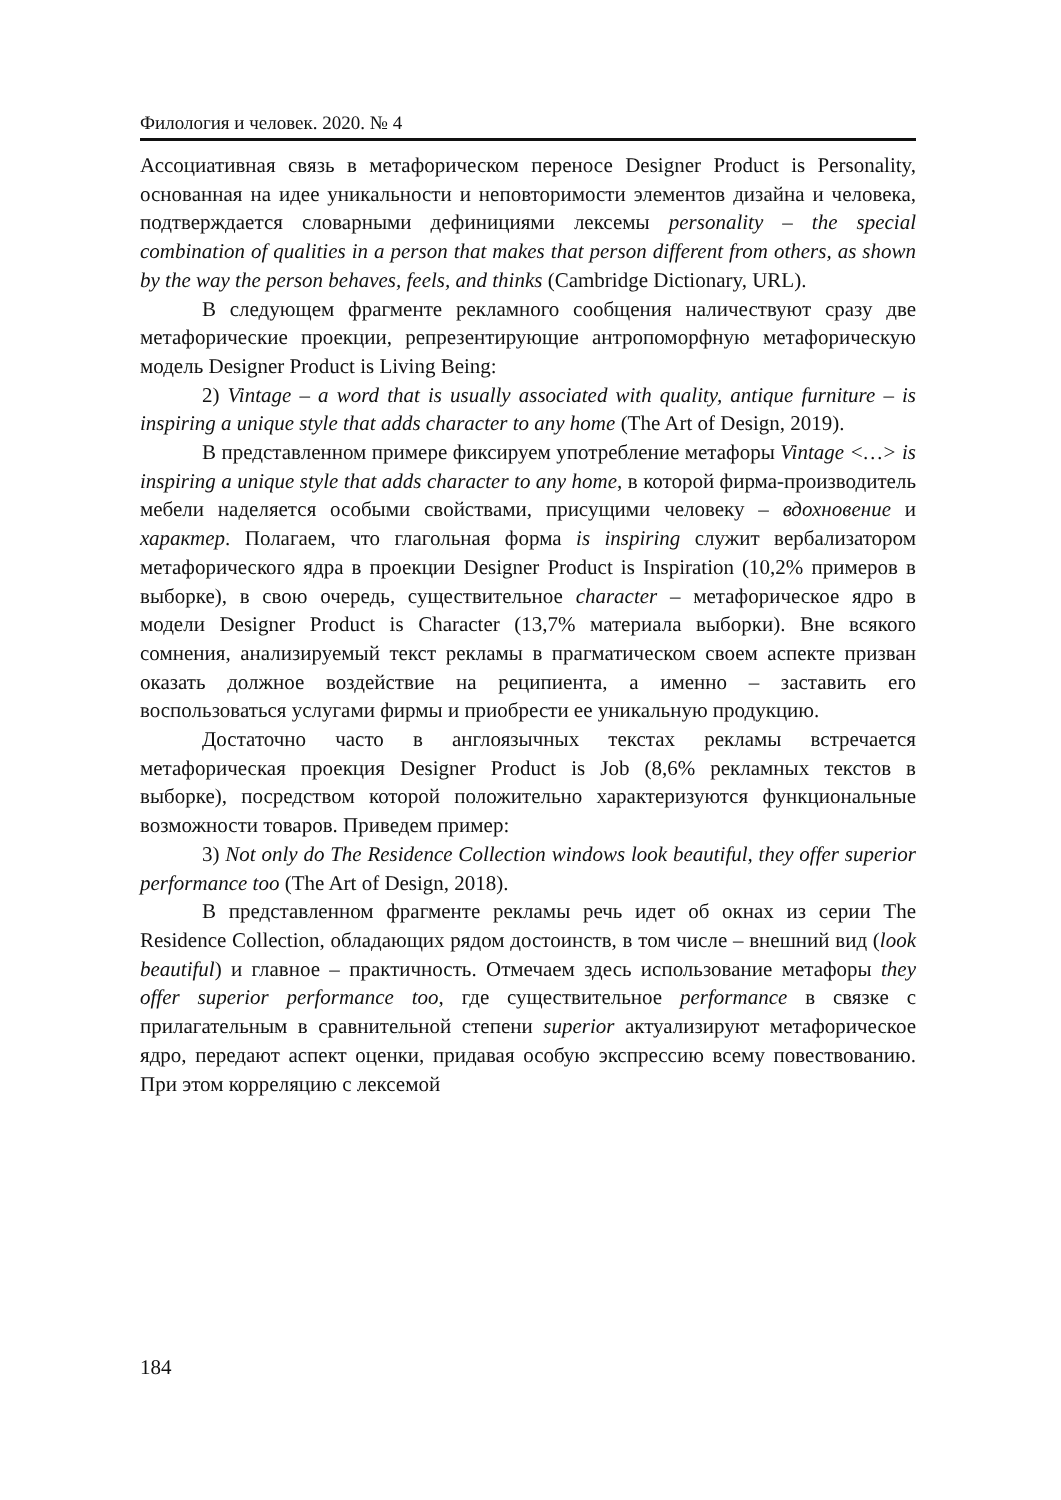Филология и человек. 2020. № 4
Ассоциативная связь в метафорическом переносе Designer Product is Personality, основанная на идее уникальности и неповторимости элементов дизайна и человека, подтверждается словарными дефинициями лексемы personality – the special combination of qualities in a person that makes that person different from others, as shown by the way the person behaves, feels, and thinks (Cambridge Dictionary, URL).
В следующем фрагменте рекламного сообщения наличествуют сразу две метафорические проекции, репрезентирующие антропоморфную метафорическую модель Designer Product is Living Being:
2) Vintage – a word that is usually associated with quality, antique furniture – is inspiring a unique style that adds character to any home (The Art of Design, 2019).
В представленном примере фиксируем употребление метафоры Vintage <…> is inspiring a unique style that adds character to any home, в которой фирма-производитель мебели наделяется особыми свойствами, присущими человеку – вдохновение и характер. Полагаем, что глагольная форма is inspiring служит вербализатором метафорического ядра в проекции Designer Product is Inspiration (10,2% примеров в выборке), в свою очередь, существительное character – метафорическое ядро в модели Designer Product is Character (13,7% материала выборки). Вне всякого сомнения, анализируемый текст рекламы в прагматическом своем аспекте призван оказать должное воздействие на реципиента, а именно – заставить его воспользоваться услугами фирмы и приобрести ее уникальную продукцию.
Достаточно часто в англоязычных текстах рекламы встречается метафорическая проекция Designer Product is Job (8,6% рекламных текстов в выборке), посредством которой положительно характеризуются функциональные возможности товаров. Приведем пример:
3) Not only do The Residence Collection windows look beautiful, they offer superior performance too (The Art of Design, 2018).
В представленном фрагменте рекламы речь идет об окнах из серии The Residence Collection, обладающих рядом достоинств, в том числе – внешний вид (look beautiful) и главное – практичность. Отмечаем здесь использование метафоры they offer superior performance too, где существительное performance в связке с прилагательным в сравнительной степени superior актуализируют метафорическое ядро, передают аспект оценки, придавая особую экспрессию всему повествованию. При этом корреляцию с лексемой
184